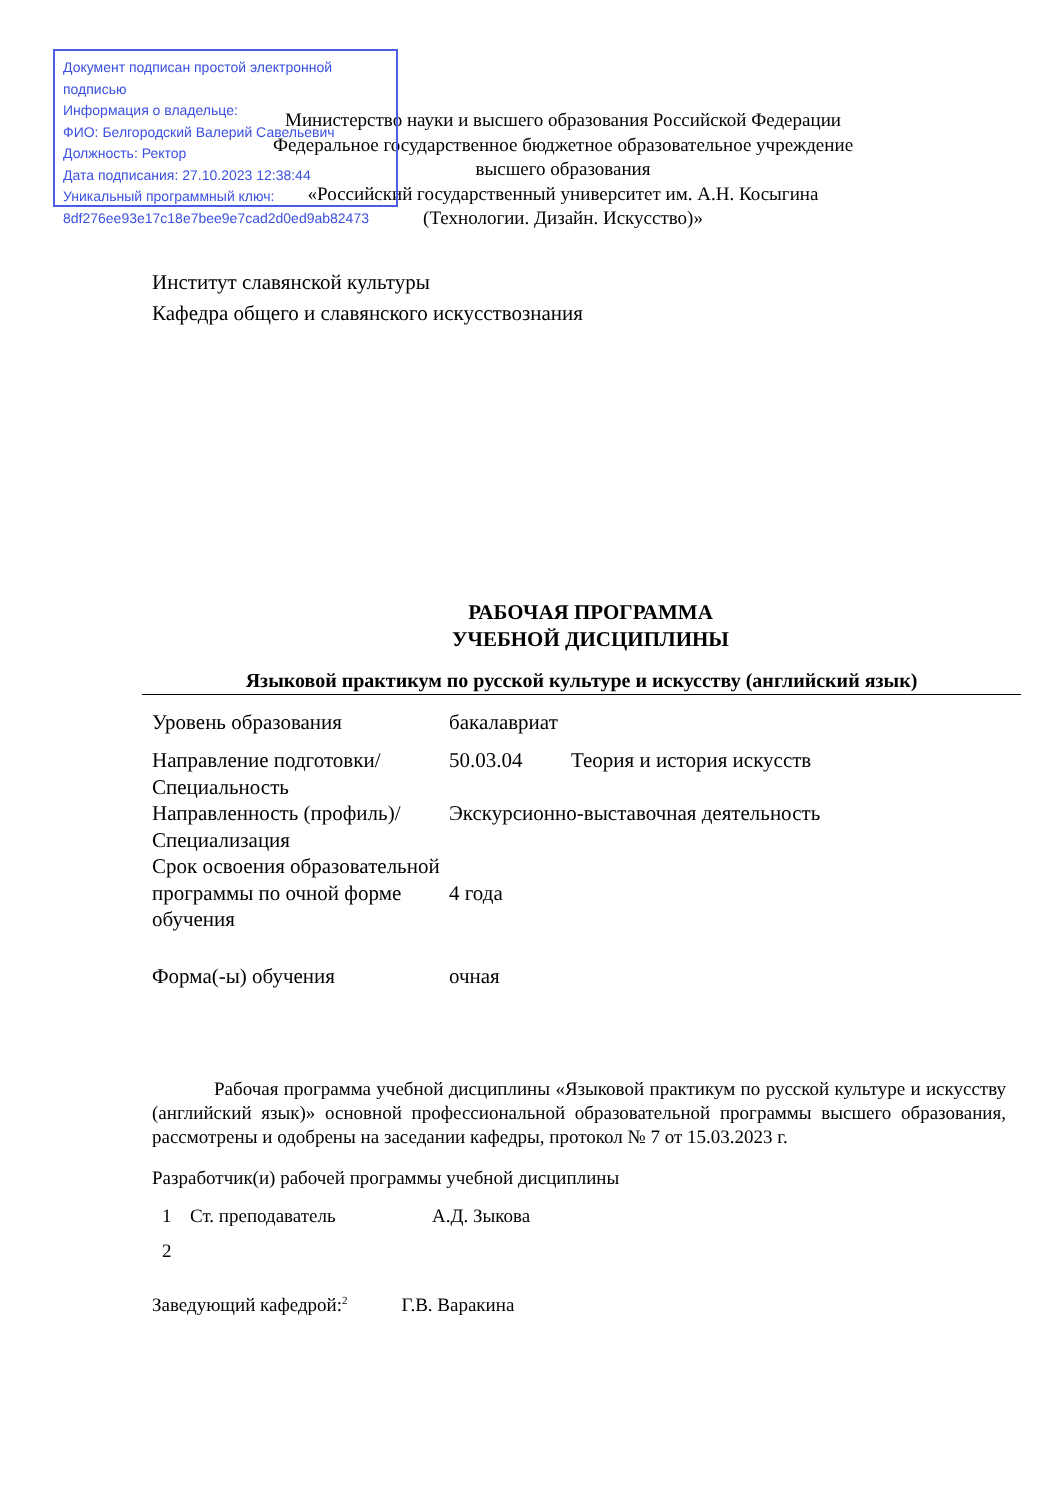Документ подписан простой электронной подписью
Информация о владельце:
ФИО: Белгородский Валерий Савельевич
Должность: Ректор
Дата подписания: 27.10.2023 12:38:44
Уникальный программный ключ:
8df276ee93e17c18e7bee9e7cad2d0ed9ab82473
Министерство науки и высшего образования Российской Федерации
Федеральное государственное бюджетное образовательное учреждение
высшего образования
«Российский государственный университет им. А.Н. Косыгина
(Технологии. Дизайн. Искусство)»
Институт славянской культуры
Кафедра общего и славянского искусствознания
РАБОЧАЯ ПРОГРАММА
УЧЕБНОЙ ДИСЦИПЛИНЫ
Языковой практикум по русской культуре и искусству (английский язык)
| Уровень образования | бакалавриат | |
| Направление подготовки/Специальность | 50.03.04 | Теория и история искусств |
| Направленность (профиль)/Специализация | Экскурсионно-выставочная деятельность | |
| Срок освоения образовательной программы по очной форме обучения | 4 года | |
| Форма(-ы) обучения | очная | |
Рабочая программа учебной дисциплины «Языковой практикум по русской культуре и искусству (английский язык)» основной профессиональной образовательной программы высшего образования, рассмотрены и одобрены на заседании кафедры, протокол № 7 от 15.03.2023 г.
Разработчик(и) рабочей программы учебной дисциплины
| 1 | Ст. преподаватель | А.Д. Зыкова |
| 2 | | |
Заведующий кафедрой:<sup>2</sup> Г.В. Варакина